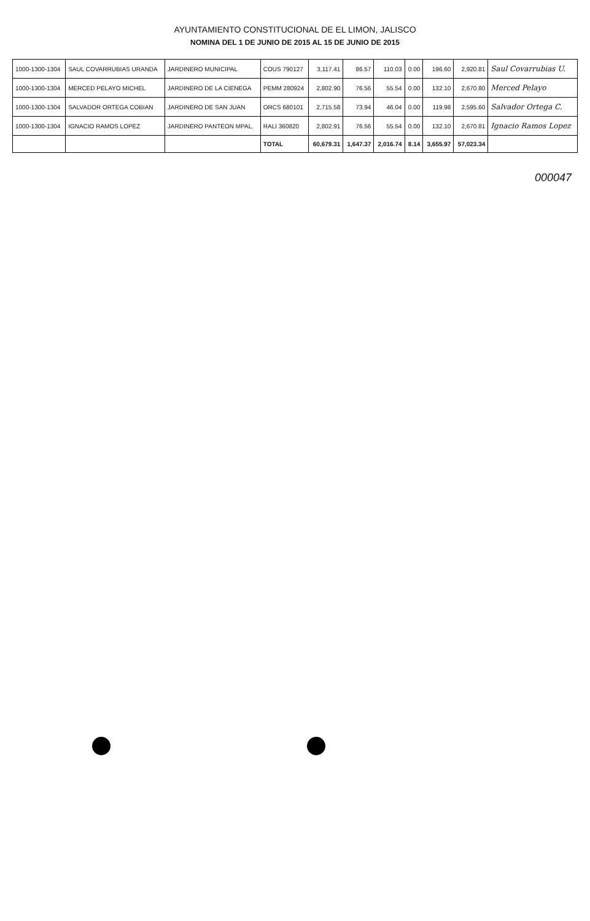AYUNTAMIENTO CONSTITUCIONAL DE EL LIMON, JALISCO
NOMINA DEL 1 DE JUNIO DE 2015 AL 15 DE JUNIO DE 2015
| 1000-1300-1304 | SAUL COVARRUBIAS URANDA | JARDINERO MUNICIPAL | COUS 790127 | 3,117.41 | 86.57 | 110.03 | 0.00 | 196.60 | 2,920.81 | Saul Covarrubias U. |
| 1000-1300-1304 | MERCED PELAYO MICHEL | JARDINERO DE LA CIENEGA | PEMM 280924 | 2,802.90 | 76.56 | 55.54 | 0.00 | 132.10 | 2,670.80 | Merced Pelayo |
| 1000-1300-1304 | SALVADOR ORTEGA COBIAN | JARDINERO DE SAN JUAN | ORCS 680101 | 2,715.58 | 73.94 | 46.04 | 0.00 | 119.98 | 2,595.60 | Salvador Ortega C. |
| 1000-1300-1304 | IGNACIO RAMOS LOPEZ | JARDINERO PANTEON MPAL. | RALI 360820 | 2,802.91 | 76.56 | 55.54 | 0.00 | 132.10 | 2,670.81 | Ignacio Ramos Lopez |
| | | | TOTAL | 60,679.31 | 1,647.37 | 2,016.74 | 8.14 | 3,655.97 | 57,023.34 | |
000047